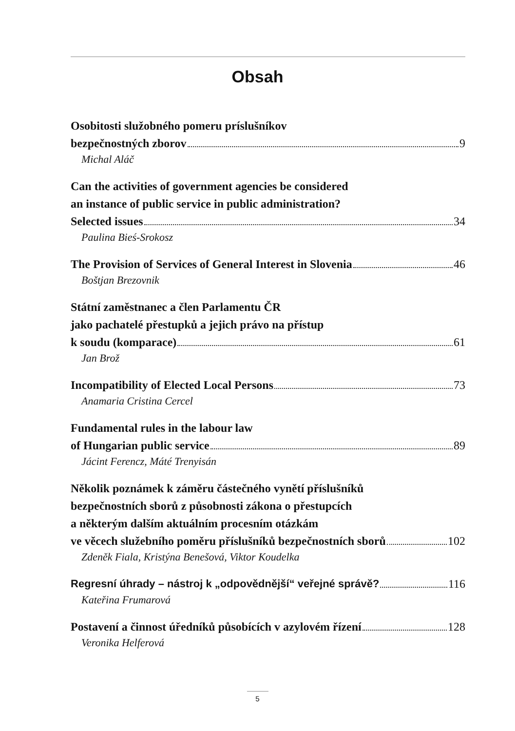Obsah
Osobitosti služobného pomeru príslušníkov
bezpečnostných zborov 9
Michal Aláč
Can the activities of government agencies be considered
an instance of public service in public administration?
Selected issues 34
Paulina Bieś-Srokosz
The Provision of Services of General Interest in Slovenia 46
Boštjan Brezovnik
Státní zaměstnanec a člen Parlamentu ČR
jako pachatelé přestupků a jejich právo na přístup
k soudu (komparace) 61
Jan Brož
Incompatibility of Elected Local Persons 73
Anamaria Cristina Cercel
Fundamental rules in the labour law
of Hungarian public service 89
Jácint Ferencz, Máté Trenyisán
Několik poznámek k záměru částečného vynětí příslušníků
bezpečnostních sborů z působnosti zákona o přestupcích
a některým dalším aktuálním procesním otázkám
ve věcech služebního poměru příslušníků bezpečnostních sborů 102
Zdeněk Fiala, Kristýna Benešová, Viktor Koudelka
Regresní úhrady – nástroj k „odpovědnější“ veřejné správě? 116
Kateřina Frumarová
Postavení a činnost úředníků působících v azylovém řízení 128
Veronika Helferová
5